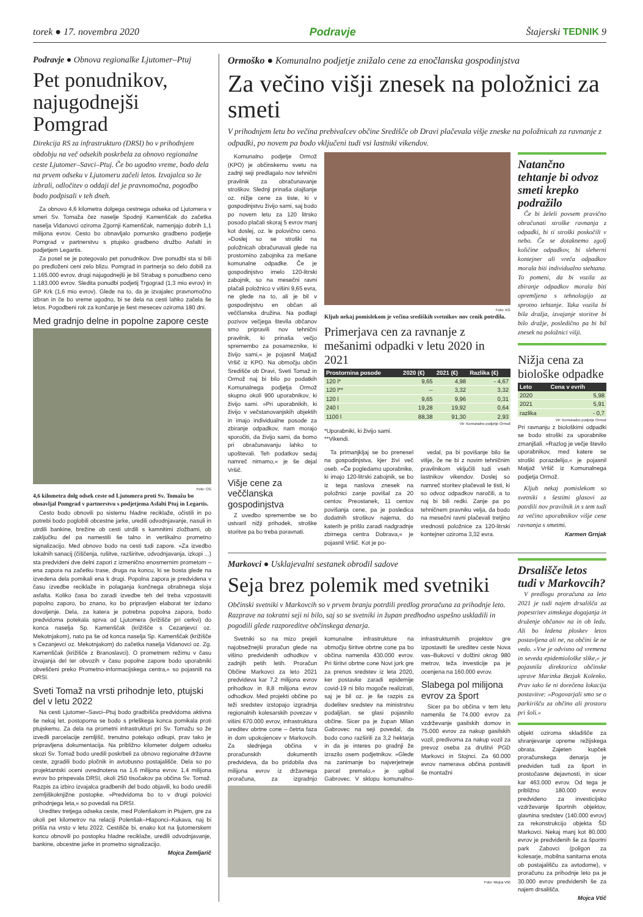torek ● 17. novembra 2020 Podravje Štajerski TEDNIK 9
Podravje ● Obnova regionalke Ljutomer–Ptuj
Pet ponudnikov, najugodnejši Pomgrad
Direkcija RS za infrastrukturo (DRSI) bo v prihodnjem obdobju na več odsekih poskrbela za obnovo regionalne ceste Ljutomer–Savci–Ptuj. Če bo ugodno vreme, bodo dela na prvem odseku v Ljutomeru začeli letos. Izvajalca so že izbrali, odločitev o oddaji del je pravnomočna, pogodbo bodo podpisali v teh dneh.
Za obnovo 4,6 kilometra dolgega cestnega odseka od Ljutomera v smeri Sv. Tomaža čez naselje Spodnji Kamenščak do začetka naselja Vidanovci oziroma Zgornji Kamenščak, namenjajo dobrih 1,1 milijona evrov. Cesto bo obnavljalo pomursko gradbeno podjetje Pomgrad v partnerstvu s ptujsko gradbeno družbo Asfalti in podjetjem Legartis.
Za posel se je potegovalo pet ponudnikov. Dve ponudbi sta si bili po predloženi ceni zelo blizu. Pomgrad in partnerja so delo dobili za 1.165.000 evrov, drugi najugodnejši je bil Strabag s ponudbeno ceno 1.183.000 evrov. Sledita ponudbi podjetij Trgograd (1,3 mio evrov) in GP Krk (1,6 mio evrov). Glede na to, da je izvajalec pravnomočno izbran in če bo vreme ugodno, bi se dela na cesti lahko začela še letos. Pogodbeni rok za končanje je šest mesecev oziroma 180 dni.
Med gradnjo delne in popolne zapore ceste
Foto: CG
4,6 kilometra dolg odsek ceste od Ljutomera proti Sv. Tomažu bo obnavljal Pomgrad v partnerstvu s podjetjema Asfalti Ptuj in Legartis.
Cesto bodo obnovili po sistemu hladne reciklaže, očistili in po potrebi bodo poglobili obcestne jarke, uredili odvodnjavanje, nasuli in utrdili bankine, brežine ob cesti utrdili s kamnitimi zložbami, ob zaključku del pa namestili še talno in vertikalno prometno signalizacijo. Med obnovo bodo na cesti tudi zapore. »Za izvedbo lokalnih sanacij (čiščenja, rušitve, razširitve, odvodnjavanja, izkopi ...) sta predvideni dve delni zapori z izmenično enosmernim prometom – ena zapora na začetku trase, druga na koncu, ki se bosta glede na izvedena dela pomikali ena k drugi. Popolna zapora je predvidena v času izvedbe reciklaže in polaganja končnega obrabnega sloja asfalta. Koliko časa bo zaradi izvedbe teh del treba vzpostaviti popolno zaporo, bo znano, ko bo pripravljen elaborat ter izdano dovoljenje. Dela, za katera je potrebna popolna zapora, bodo predvidoma potekala sprva od Ljutomera (križišče pri cerkvi) do konca naselja Sp. Kamenščak (križišče s Cezanjevci oz. Mekotnjakom), nato pa še od konca naselja Sp. Kamenščak (križišče s Cezanjevci oz. Mekotnjakom) do začetka naselja Vidanovci oz. Zg. Kamenščak (križišče z Branoslavci). O prometnem režimu v času izvajanja del ter obvozih v času popolne zapore bodo uporabniki obveščeni preko Prometno-informacijskega centra,« so pojasnili na DRSI.
Sveti Tomaž na vrsti prihodnje leto, ptujski del v letu 2022
Na cesti Ljutomer–Savci–Ptuj bodo gradbišča predvidoma aktivna še nekaj let, postopoma se bodo s prleškega konca pomikala proti ptujskemu. Za dela na prometni infrastrukturi pri Sv. Tomažu so že izvedli parcelacije zemljišč, trenutno potekajo odkupi, prav tako je pripravljena dokumentacija. Na približno kilometer dolgem odseku skozi Sv. Tomaž bodo uredili poskrbeli za obnovo regionalne državne ceste, zgradili bodo pločnik in avtobusno postajališče. Dela so po projektantski oceni ovrednotena na 1,6 milijona evrov. 1,4 milijona evrov bo prispevala DRSI, okoli 250 tisočakov pa občina Sv. Tomaž. Razpis za izbiro izvajalca gradbenih del bodo objavili, ko bodo uredili zemljiškoknjižne postopke. »Predvidoma bo to v drugi polovici prihodnjega leta,« so povedali na DRSI.
Ureditev tretjega odseka ceste, med Polenšakom in Ptujem, gre za okoli pet kilometrov na relaciji Polenšak–Hlaponci–Kukava, naj bi prišla na vrsto v letu 2022. Cestišče bi, enako kot na ljutomerskem koncu obnovili po postopku hladne reciklaže, uredili odvodnjavanje, bankine, obcestne jarke in prometno signalizacijo.
Mojca Zemljarič
Ormoško ● Komunalno podjetje znižalo cene za enočlanska gospodinjstva
Za večino višji znesek na položnici za smeti
V prihodnjem letu bo večina prebivalcev občine Središče ob Dravi plačevala višje zneske na položnicah za ravnanje z odpadki, po novem pa bodo vključeni tudi vsi lastniki vikendov.
Komunalno podjetje Ormož (KPO) je občinskemu svetu na zadnji seji predlagalo nov tehnični pravilnik za obračunavanje stroškov. Slednji prinaša olajšanje oz. nižje cene za tiste, ki v gospodinjstvu živijo sami, saj bodo po novem letu za 120 litrsko posodo plačali skoraj 5 evrov manj kot doslej, oz. le polovično ceno. »Doslej so se stroški na položnicah obračunavali glede na prostornino zabojnika za mešane komunalne odpadke. Če je gospodinjstvo imelo 120-litrski zabojnik, so na mesečni ravni plačali položnico v višini 9,65 evra, ne glede na to, ali je bil v gospodinjstvu en občan ali veččlanska družina. Na podlagi pozivov večjega števila občanov smo pripravili nov tehnični pravilnik, ki prinaša večjo spremembo za posameznike, ki živijo sami,« je pojasnil Matjaž Vršič iz KPO. Na območju občin Središče ob Dravi, Sveti Tomaž in Ormož naj bi bilo po podatkih Komunalnega podjetja Ormož skupno okoli 900 uporabnikov, ki živijo sami. »Pri uporabnikih, ki živijo v večstanovanjskih objektih in imajo individualne posode za zbiranje odpadkov, nam morajo sporočiti, da živijo sami, da bomo pri obračunavanju lahko to upoštevali. Teh podatkov sedaj namreč nimamo,« je še dejal Vršič.
Višje cene za veččlanska gospodinjstva
Z uvedbo spremembe se bo ustvaril nižji prihodek, stroške storitve pa bo treba poravnati.
Foto: KG
Kljub nekaj pomislekom je večina srediških svetnikov nov cenik potrdila.
Primerjava cen za ravnanje z mešanimi odpadki v letu 2020 in 2021
| Prostornina posode | 2020 (€) | 2021 (€) | Razlika (€) |
| --- | --- | --- | --- |
| 120 l* | 9,65 | 4,98 | - 4,67 |
| 120 l** | -- | 3,32 | 3,32 |
| 120 l | 9,65 | 9,96 | 0,31 |
| 240 l | 19,28 | 19,92 | 0,64 |
| 1100 l | 88,38 | 91,30 | 2,93 |
Vir: Komunalno podjetje Ormož
*Uporabniki, ki živijo sami.
**Vikendi.
Ta primanjkljaj se bo prenesel na gospodinjstva, kjer živi več oseb. »Če pogledamo uporabnike, ki imajo 120-litrski zabojnik, se bo iz tega naslova znesek na položnici zanje povišal za 20 centov. Preostanek, 11 centov povišanja cene, pa je posledica dodatnih stroškov najema, do katerih je prišlo zaradi nadgradnje zbirnega centra Dobrava,« je pojasnil Vršič. Kot je po-
vedal, pa bi povišanje bilo še višje, če ne bi z novim tehničnim pravilnikom vključili tudi vseh lastnikov vikendov. Doslej so namreč storitev plačevali le tisti, ki so odvoz odpadkov naročili, a to naj bi bili redki. Zanje pa po tehničnem pravniku velja, da bodo na mesečni ravni plačevali tretjino vrednosti položnice za 120-litrski kontejner oziroma 3,32 evra.
Natančno tehtanje bi odvoz smeti krepko podražilo
Če bi želeli povsem pravično obračunati stroške ravnanja z odpadki, bi ti stroški poskočili v nebo. Če se dotaknemo zgolj količine odpadkov, bi sleherni kontejner ali vreča odpadkov morala biti individualno stehtana. To pomeni, da bi vozila za zbiranje odpadkov morala biti opremljena s tehnologijo za sprotno tehtanje. Taka vozila bi bila dražja, izvajanje storitve bi bilo dražje, posledično pa bi bil znesek na položnici višji.
Nižja cena za biološke odpadke
| Leto | Cena v evrih |
| --- | --- |
| 2020 | 5,98 |
| 2021 | 5,91 |
| razlika | - 0,7 |
Vir: Komunalno podjetje Ormož
Pri ravnanju z biološkimi odpadki se bodo stroški za uporabnike zmanjšali. »Razlog je večje število uporabnikov, med katere se stroški porazdelijo,« je pojasnil Matjaž Vršič iz Komunalnega podjetja Ormož.
Kljub nekaj pomislekom so svetniki s šestimi glasovi za potrdili nov pravilnik in s tem tudi za večino uporabnikov višje cene ravnanja s smetmi.
Karmen Grnjak
Markovci ● Usklajevalni sestanek obrodil sadove
Seja brez polemik med svetniki
Občinski svetniki v Markovcih so v prvem branju potrdili predlog proračuna za prihodnje leto. Razprave na tokratni seji ni bilo, saj so se svetniki in župan predhodno uspešno uskladili in pogodili glede razporeditve občinskega denarja.
Svetniki so na mizo prejeli najobsežnejši proračun glede na višino predvidenih odhodkov v zadnjih petih letih. Proračun Občine Markovci za leto 2021 predvideva kar 7,2 milijona evrov prihodkov in 8,8 milijona evrov odhodkov. Med projekti občine po teži sredstev izstopajo izgradnja regionalnih kolesarskih povezav v višini 670.000 evrov, infrastruktura ureditev obrtne cone – četrta faza in dom upokojencev v Markovcih. Za slednjega občina v proračunskih dokumentih predvideva, da bo pridobila dva milijona evrov iz državnega proračuna, za izgradnjo komunalne infrastrukture na območju širitve obrtne cone pa bo občina namenila 430.000 evrov. Pri širitvi obrtne cone Novi jork gre za prenos sredstev iz leta 2020, ker postavke zaradi epidemije covid-19 ni bilo mogoče realizirati, saj je bil oz. je še razpis za dodelitev sredstev na ministrstvu podaljšan, se glasi pojasnilo občine. Sicer pa je župan Milan Gabrovec na seji povedal, da bodo cono razširili za 3,2 hektarja in da je interes po gradnji že izrazilo osem podjetnikov. »Glede na zanimanje bo najverjetneje parcel premalo,« je ugibal Gabrovec. V sklopu komunalno-infrastrukturnih projektov gre izpostaviti še ureditev ceste Nova vas–Bukovci v dolžini okrog 980 metrov, teža investicije pa je ocenjena na 160.000 evrov.
Slabega pol milijona evrov za šport
Sicer pa bo občina v tem letu namenila še 74.000 evrov za vzdrževanje gasilskih domov in 75.000 evrov za nakup gasilskih vozil, predivoma za nakup vozil za prevoz oseba za društvi PGD Markovci in Stojnci. Za 60.000 evrov namerava občina postaviti še montažni
Foto: Mojca Vtič
Drsališče letos tudi v Markovcih?
V predlogu proračuna za leto 2021 je tudi najem drsališča za popestritev zimskega dogajanja in druženje občanov na in ob ledu. Ali bo ledena ploskev letos postavljena ali ne, na občini še ne vedo. »Vse je odvisno od vremena in seveda epidemiološke slike,« je pojasnila direktorica občinske uprave Marinka Bezjak Kolenko. Prav tako še ni dorečena lokacija postavitve: »Pogovarjali smo se o parkirišču za občino ali prostoru pri šoli.«
objekt oziroma skladišče za shranjevanje opreme režijskega obrata. Zajeten kupček proračunskega denarja je predviden tudi za šport in prostočasne dejavnosti, in sicer kar 463.000 evrov. Od tega je približno 180.000 evrov predvideno za investicijsko vzdrževanje športnih objektov, glavnina sredstev (140.000 evrov) za rekonstrukcijo objekta ŠD Markovci. Nekaj manj kot 80.000 evrov je predvidenih še za športni park Zabovci (poligon za kolesarje, mobilna sanitarna enota ob postajališču za avtodome), v proračunu za prihodnje leto pa je 30.000 evrov predvidenih še za najem drsališča.
Mojca Vtič